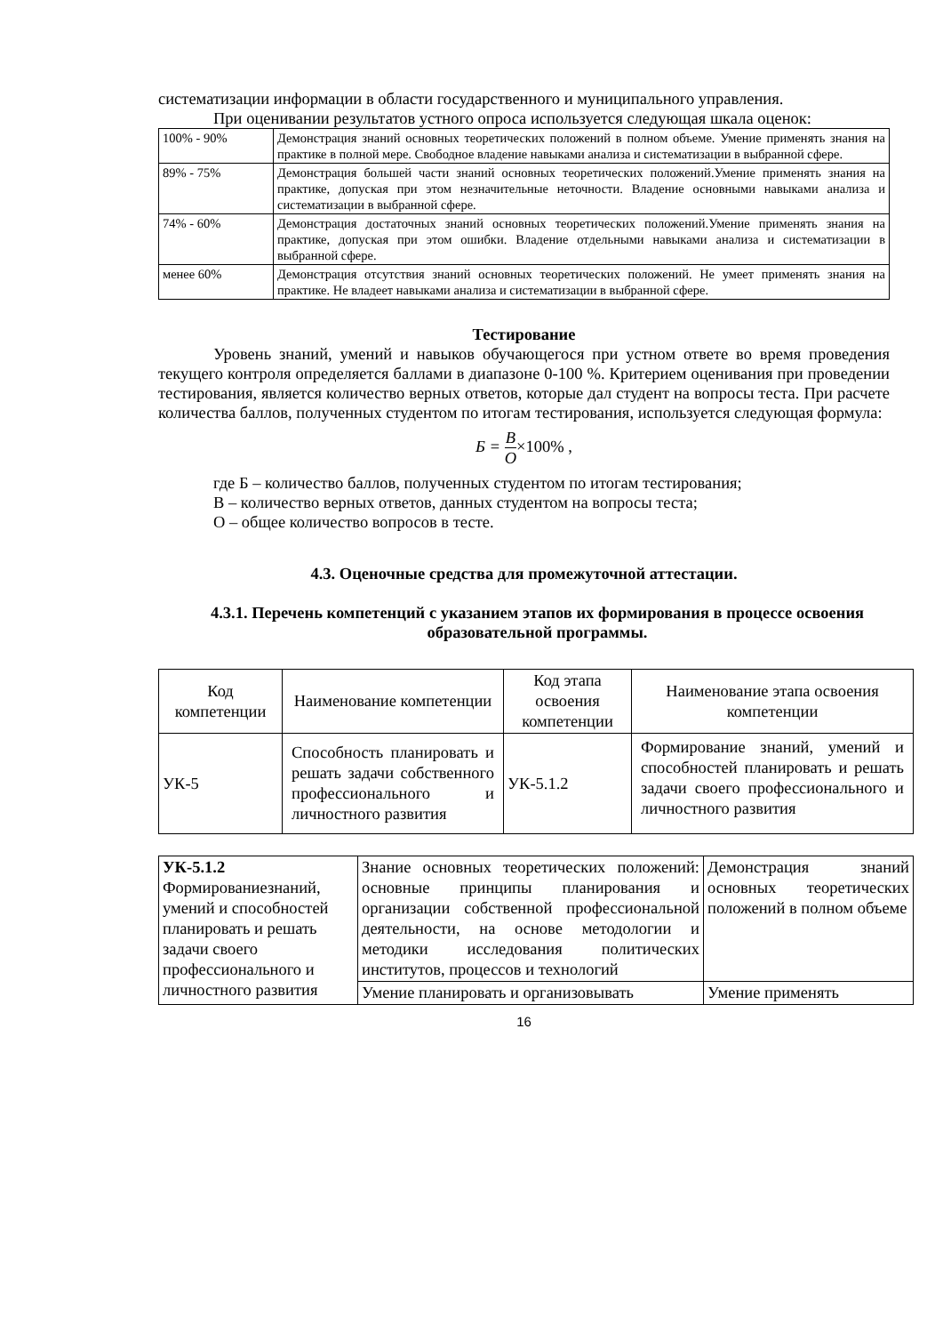систематизации информации в области государственного и муниципального управления.
При оценивании результатов устного опроса используется следующая шкала оценок:
| 100% - 90% | Демонстрация знаний основных теоретических положений в полном объеме. Умение применять знания на практике в полной мере. Свободное владение навыками анализа и систематизации в выбранной сфере. |
| 89% - 75% | Демонстрация большей части знаний основных теоретических положений.Умение применять знания на практике, допуская при этом незначительные неточности. Владение основными навыками анализа и систематизации в выбранной сфере. |
| 74% - 60% | Демонстрация достаточных знаний основных теоретических положений.Умение применять знания на практике, допуская при этом ошибки. Владение отдельными навыками анализа и систематизации в выбранной сфере. |
| менее 60% | Демонстрация отсутствия знаний основных теоретических положений. Не умеет применять знания на практике. Не владеет навыками анализа и систематизации в выбранной сфере. |
Тестирование
Уровень знаний, умений и навыков обучающегося при устном ответе во время проведения текущего контроля определяется баллами в диапазоне 0-100 %. Критерием оценивания при проведении тестирования, является количество верных ответов, которые дал студент на вопросы теста. При расчете количества баллов, полученных студентом по итогам тестирования, используется следующая формула:
Б = В О×100% ,
где Б – количество баллов, полученных студентом по итогам тестирования;
В – количество верных ответов, данных студентом на вопросы теста;
О – общее количество вопросов в тесте.
4.3. Оценочные средства для промежуточной аттестации.
4.3.1. Перечень компетенций с указанием этапов их формирования в процессе освоения образовательной программы.
| Код компетенции | Наименование компетенции | Код этапа освоения компетенции | Наименование этапа освоения компетенции |
| УК-5 | Способность планировать и решать задачи собственного профессионального и личностного развития | УК-5.1.2 | Формирование знаний, умений и способностей планировать и решать задачи своего профессионального и личностного развития |
| УК-5.1.2 Формированиезнаний, умений и способностей планировать и решать задачи своего профессионального и личностного развития | Знание основных теоретических положений: основные принципы планирования и организации собственной профессиональной деятельности, на основе методологии и методики исследования политических институтов, процессов и технологий | Демонстрация знаний основных теоретических положений в полном объеме |
| | Умение планировать и организовывать | Умение применять |
16